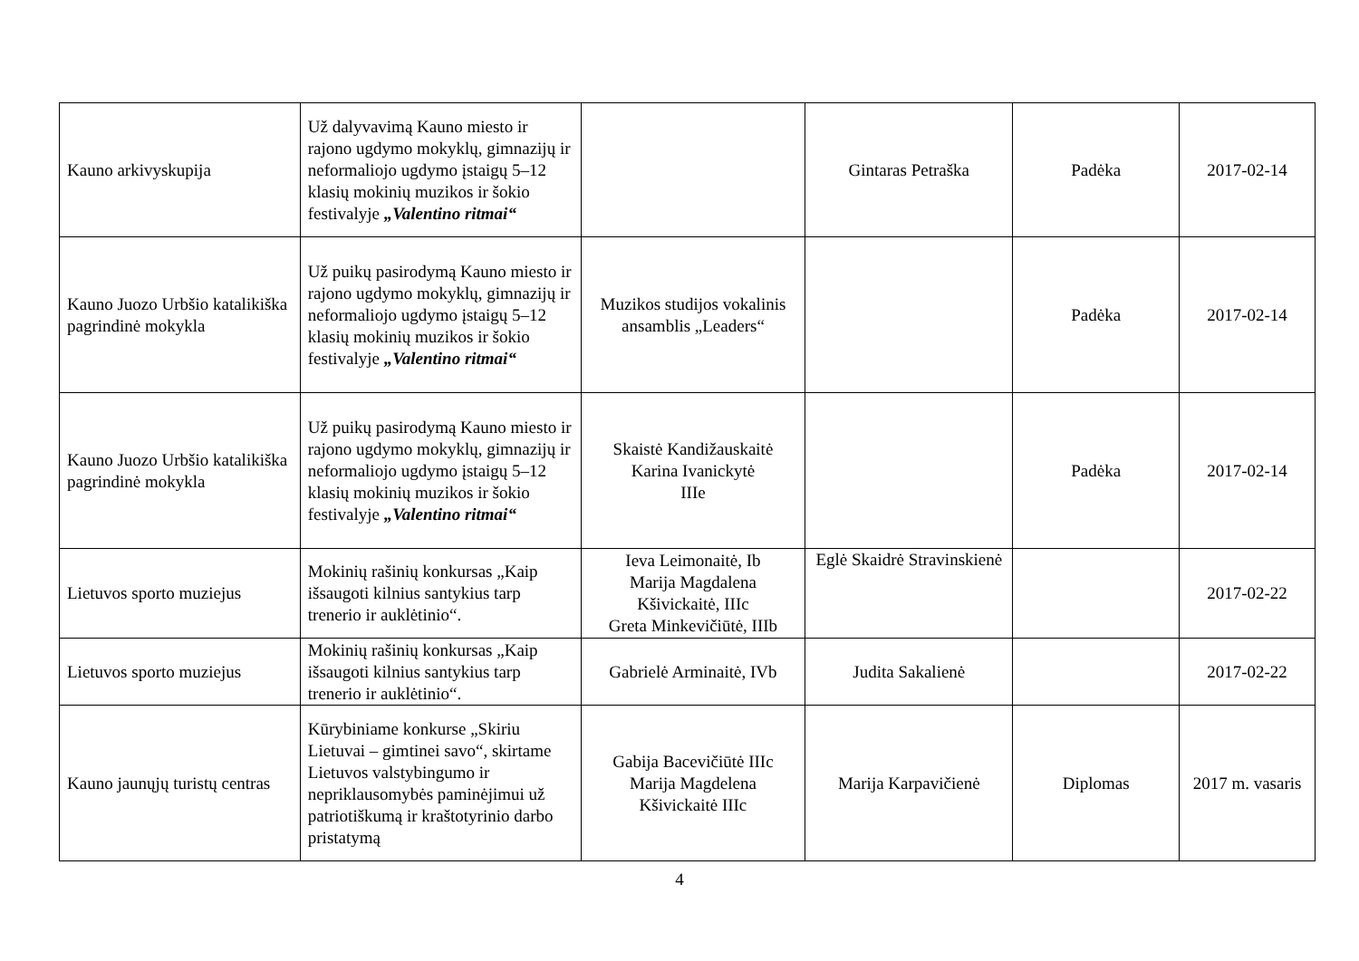| Kauno arkivyskupija | Už dalyvavimą Kauno miesto ir rajono ugdymo mokyklų, gimnazijų ir neformaliojo ugdymo įstaigų 5–12 klasių mokinių muzikos ir šokio festivalyje „Valentino ritmai“ | | Gintaras Petraška | Padėka | 2017-02-14 |
| Kauno Juozo Urbšio katalikiška pagrindinė mokykla | Už puikų pasirodymą Kauno miesto ir rajono ugdymo mokyklų, gimnazijų ir neformaliojo ugdymo įstaigų 5–12 klasių mokinių muzikos ir šokio festivalyje „Valentino ritmai“ | Muzikos studijos vokalinis ansamblis „Leaders“ | | Padėka | 2017-02-14 |
| Kauno Juozo Urbšio katalikiška pagrindinė mokykla | Už puikų pasirodymą Kauno miesto ir rajono ugdymo mokyklų, gimnazijų ir neformaliojo ugdymo įstaigų 5–12 klasių mokinių muzikos ir šokio festivalyje „Valentino ritmai“ | Skaistė Kandižauskaitė Karina Ivanickytė IIIe | | Padėka | 2017-02-14 |
| Lietuvos sporto muziejus | Mokinių rašinių konkursas „Kaip išsaugoti kilnius santykius tarp trenerio ir auklėtinio“. | Ieva Leimonaitė, Ib Marija Magdalena Kšivickaitė, IIIc Greta Minkevičiūtė, IIIb | Eglė Skaidrė Stravinskienė | | 2017-02-22 |
| Lietuvos sporto muziejus | Mokinių rašinių konkursas „Kaip išsaugoti kilnius santykius tarp trenerio ir auklėtinio“. | Gabrielė Arminaitė, IVb | Judita Sakalienė | | 2017-02-22 |
| Kauno jaunųjų turistų centras | Kūrybiniame konkurse „Skiriu Lietuvai – gimtinei savo“, skirtame Lietuvos valstybingumo ir nepriklausomybės paminėjimui už patriotiškumą ir kraštotyrinio darbo pristatymą | Gabija Bacevičiūtė IIIc Marija Magdelena Kšivickaitė IIIc | Marija Karpavičienė | Diplomas | 2017 m. vasaris |
4